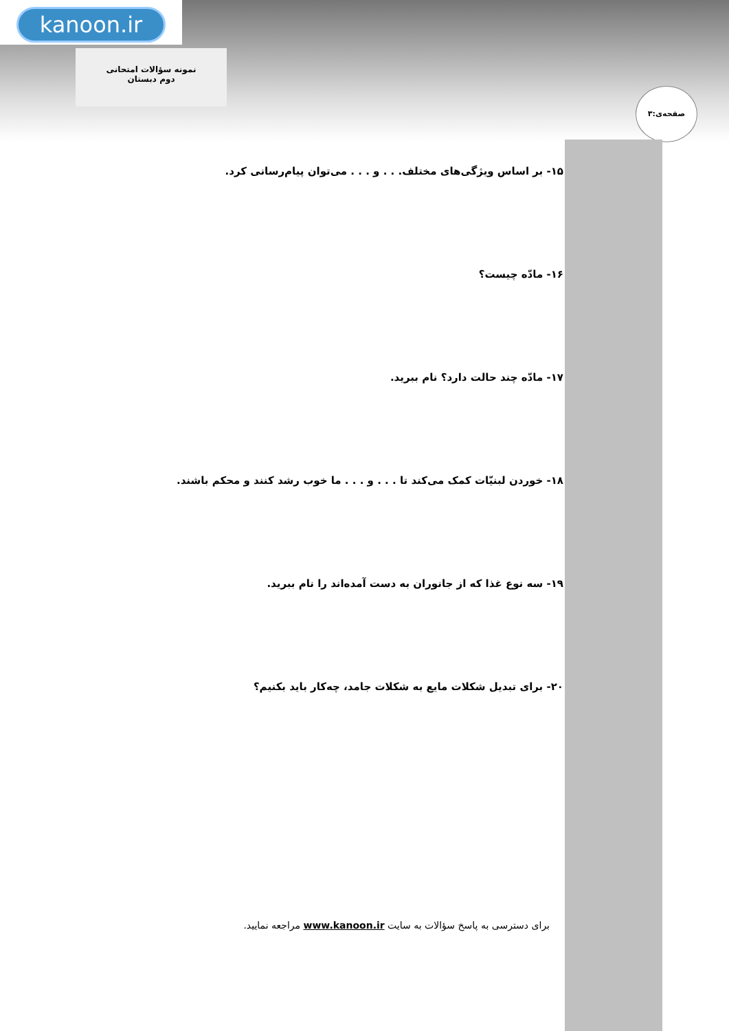kanoon.ir
نمونه سؤالات امتحانی
دوم دبستان
صفحه‌ی:۳
۱۵- بر اساس ویژگی‌های مختلف. . . و . . . می‌توان پیام‌رسانی کرد.
۱۶- مادّه چیست؟
۱۷- مادّه چند حالت دارد؟ نام ببرید.
۱۸- خوردن لبنیّات کمک می‌کند تا . . . و . . . ما خوب رشد کنند و محکم باشند.
۱۹- سه نوع غذا که از جانوران به دست آمده‌اند را نام ببرید.
۲۰- برای تبدیل شکلات مایع به شکلات جامد، چه‌کار باید بکنیم؟
برای دسترسی به پاسخ سؤالات به سایت www.kanoon.ir مراجعه نمایید.